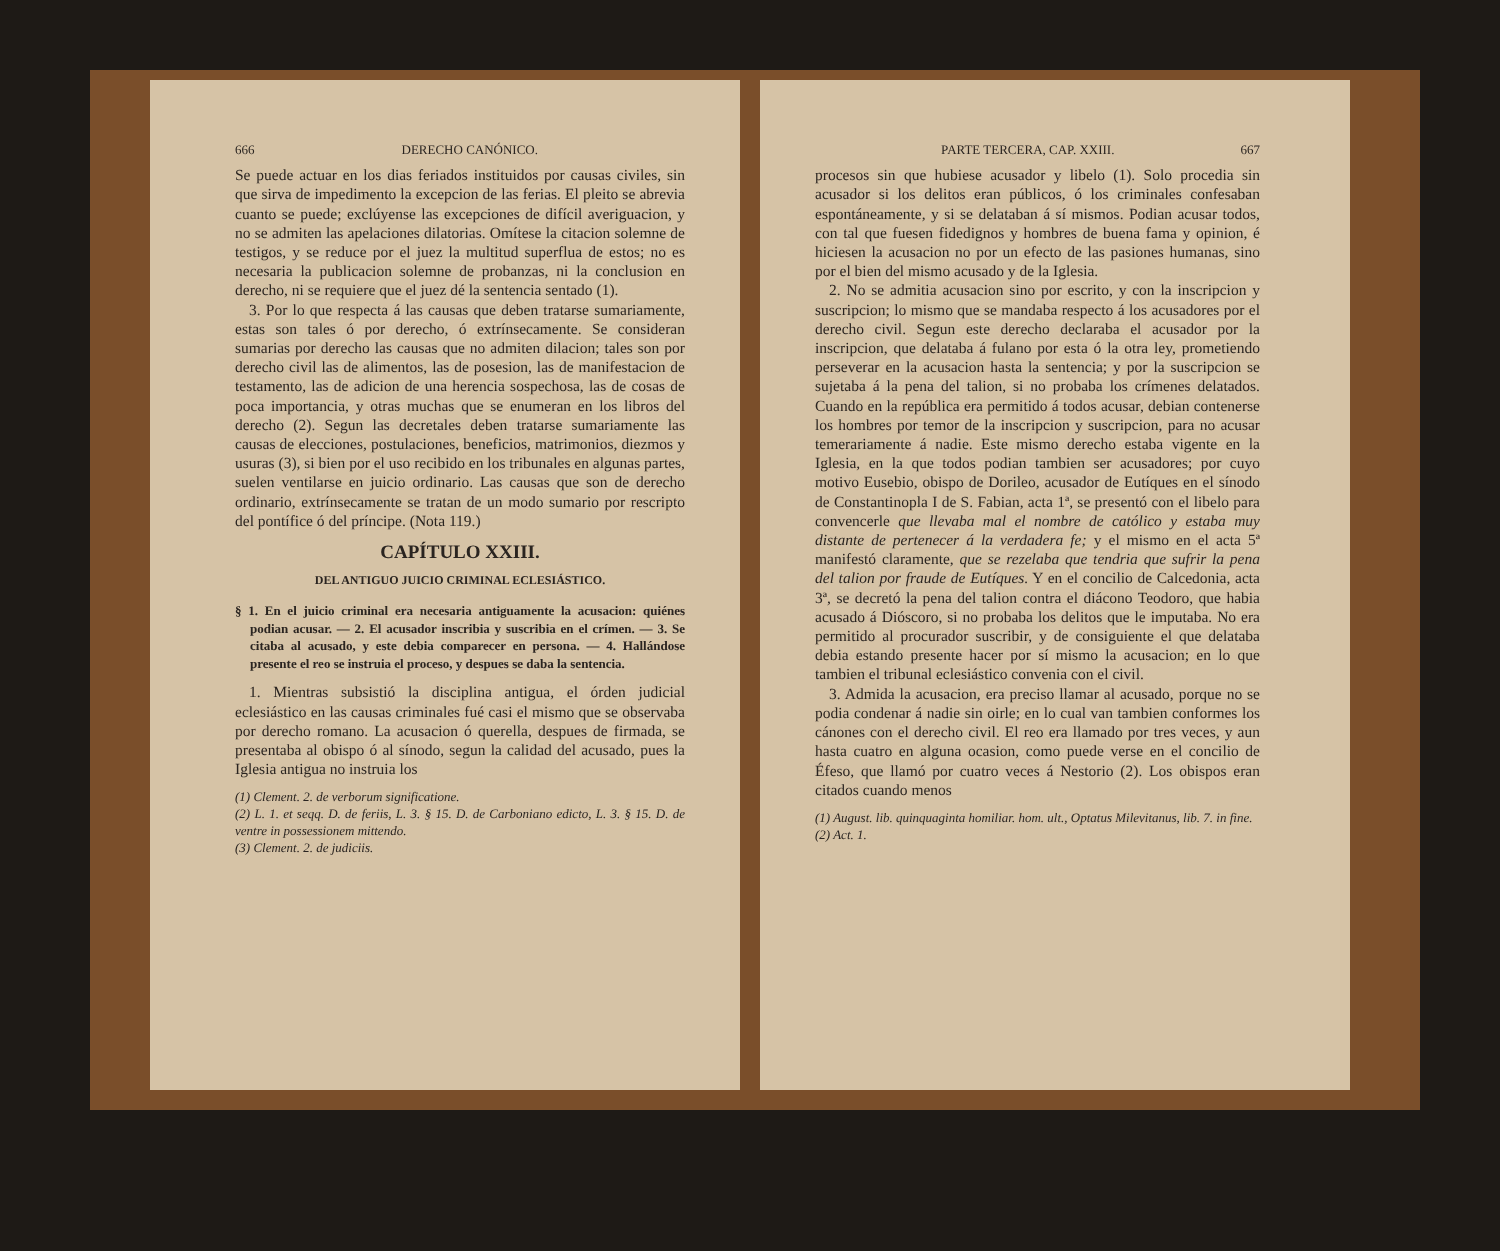666 DERECHO CANÓNICO.
Se puede actuar en los dias feriados instituidos por causas civiles, sin que sirva de impedimento la excepcion de las ferias. El pleito se abrevia cuanto se puede; exclúyense las excepciones de difícil averiguacion, y no se admiten las apelaciones dilatorias. Omítese la citacion solemne de testigos, y se reduce por el juez la multitud superflua de estos; no es necesaria la publicacion solemne de probanzas, ni la conclusion en derecho, ni se requiere que el juez dé la sentencia sentado (1).
3. Por lo que respecta á las causas que deben tratarse sumariamente, estas son tales ó por derecho, ó extrínsecamente. Se consideran sumarias por derecho las causas que no admiten dilacion; tales son por derecho civil las de alimentos, las de posesion, las de manifestacion de testamento, las de adicion de una herencia sospechosa, las de cosas de poca importancia, y otras muchas que se enumeran en los libros del derecho (2). Segun las decretales deben tratarse sumariamente las causas de elecciones, postulaciones, beneficios, matrimonios, diezmos y usuras (3), si bien por el uso recibido en los tribunales en algunas partes, suelen ventilarse en juicio ordinario. Las causas que son de derecho ordinario, extrínsecamente se tratan de un modo sumario por rescripto del pontífice ó del príncipe. (Nota 119.)
CAPÍTULO XXIII.
DEL ANTIGUO JUICIO CRIMINAL ECLESIÁSTICO.
§ 1. En el juicio criminal era necesaria antiguamente la acusacion: quiénes podian acusar. — 2. El acusador inscribia y suscribia en el crímen. — 3. Se citaba al acusado, y este debia comparecer en persona. — 4. Hallándose presente el reo se instruia el proceso, y despues se daba la sentencia.
1. Mientras subsistió la disciplina antigua, el órden judicial eclesiástico en las causas criminales fué casi el mismo que se observaba por derecho romano. La acusacion ó querella, despues de firmada, se presentaba al obispo ó al sínodo, segun la calidad del acusado, pues la Iglesia antigua no instruia los
(1) Clement. 2. de verborum significatione.
(2) L. 1. et seqq. D. de feriis, L. 3. § 15. D. de Carboniano edicto, L. 3. § 15. D. de ventre in possessionem mittendo.
(3) Clement. 2. de judiciis.
PARTE TERCERA, CAP. XXIII. 667
procesos sin que hubiese acusador y libelo (1). Solo procedia sin acusador si los delitos eran públicos, ó los criminales confesaban espontáneamente, y si se delataban á sí mismos. Podian acusar todos, con tal que fuesen fidedignos y hombres de buena fama y opinion, é hiciesen la acusacion no por un efecto de las pasiones humanas, sino por el bien del mismo acusado y de la Iglesia.
2. No se admitia acusacion sino por escrito, y con la inscripcion y suscripcion; lo mismo que se mandaba respecto á los acusadores por el derecho civil. Segun este derecho declaraba el acusador por la inscripcion, que delataba á fulano por esta ó la otra ley, prometiendo perseverar en la acusacion hasta la sentencia; y por la suscripcion se sujetaba á la pena del talion, si no probaba los crímenes delatados. Cuando en la república era permitido á todos acusar, debian contenerse los hombres por temor de la inscripcion y suscripcion, para no acusar temerariamente á nadie. Este mismo derecho estaba vigente en la Iglesia, en la que todos podian tambien ser acusadores; por cuyo motivo Eusebio, obispo de Dorileo, acusador de Eutíques en el sínodo de Constantinopla I de S. Fabian, acta 1ª, se presentó con el libelo para convencerle que llevaba mal el nombre de católico y estaba muy distante de pertenecer á la verdadera fe; y el mismo en el acta 5ª manifestó claramente, que se rezelaba que tendria que sufrir la pena del talion por fraude de Eutíques. Y en el concilio de Calcedonia, acta 3ª, se decretó la pena del talion contra el diácono Teodoro, que habia acusado á Dióscoro, si no probaba los delitos que le imputaba. No era permitido al procurador suscribir, y de consiguiente el que delataba debia estando presente hacer por sí mismo la acusacion; en lo que tambien el tribunal eclesiástico convenia con el civil.
3. Admida la acusacion, era preciso llamar al acusado, porque no se podia condenar á nadie sin oirle; en lo cual van tambien conformes los cánones con el derecho civil. El reo era llamado por tres veces, y aun hasta cuatro en alguna ocasion, como puede verse en el concilio de Éfeso, que llamó por cuatro veces á Nestorio (2). Los obispos eran citados cuando menos
(1) August. lib. quinquaginta homiliar. hom. ult., Optatus Milevitanus, lib. 7. in fine.
(2) Act. 1.